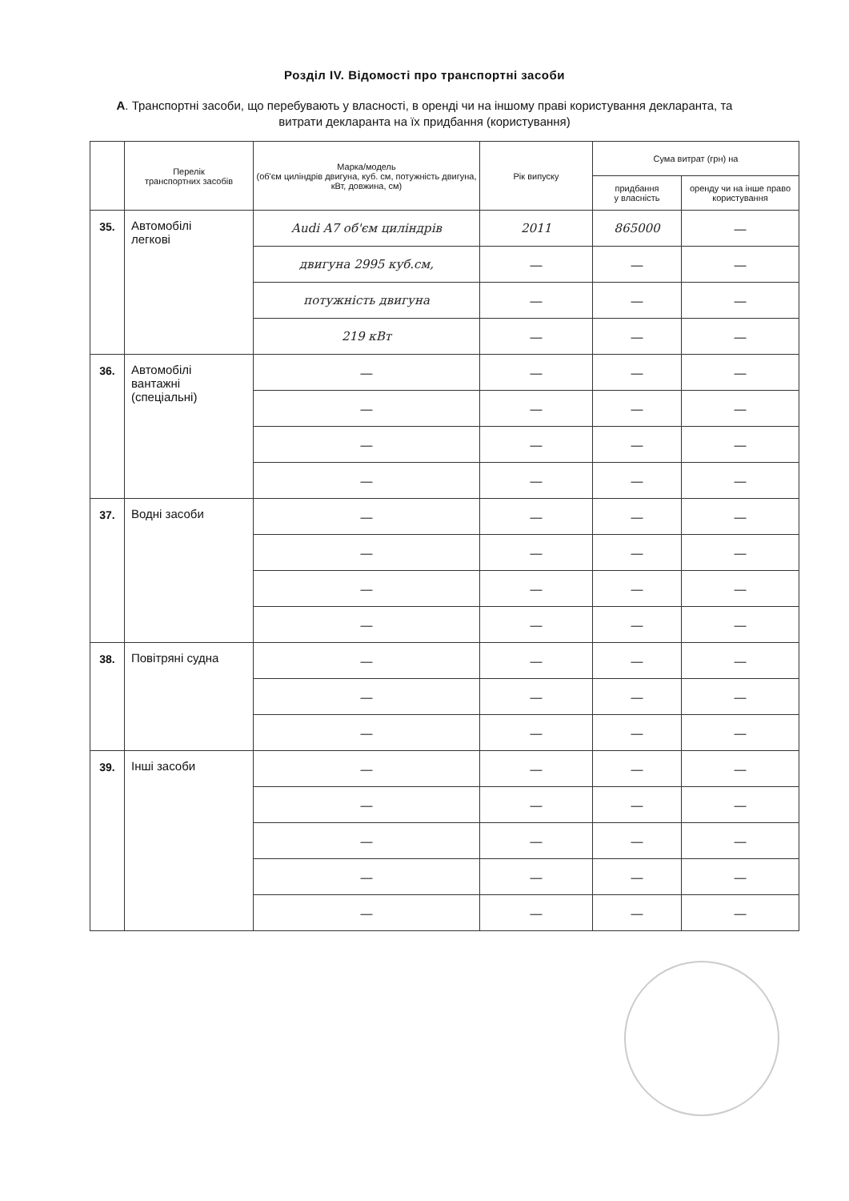Розділ IV. Відомості про транспортні засоби
А. Транспортні засоби, що перебувають у власності, в оренді чи на іншому праві користування декларанта, та витрати декларанта на їх придбання (користування)
| | Перелік транспортних засобів | Марка/модель (об'єм циліндрів двигуна, куб. см, потужність двигуна, кВт, довжина, см) | Рік випуску | Сума витрат (грн) на | |
| --- | --- | --- | --- | --- | --- |
| | | | | придбання у власність | оренду чи на інше право користування |
| 35. | Автомобілі легкові | Audi A7 об'єм циліндрів | 2011 | 865000 | — |
| | | двигуна 2995 куб.см, | — | — | — |
| | | потужність двигуна | — | — | — |
| | | 219 кВт | — | — | — |
| 36. | Автомобілі вантажні (спеціальні) | — | — | — | — |
| | | — | — | — | — |
| | | — | — | — | — |
| | | — | — | — | — |
| 37. | Водні засоби | — | — | — | — |
| | | — | — | — | — |
| | | — | — | — | — |
| | | — | — | — | — |
| 38. | Повітряні судна | — | — | — | — |
| | | — | — | — | — |
| | | — | — | — | — |
| 39. | Інші засоби | — | — | — | — |
| | | — | — | — | — |
| | | — | — | — | — |
| | | — | — | — | — |
| | | — | — | — | — |